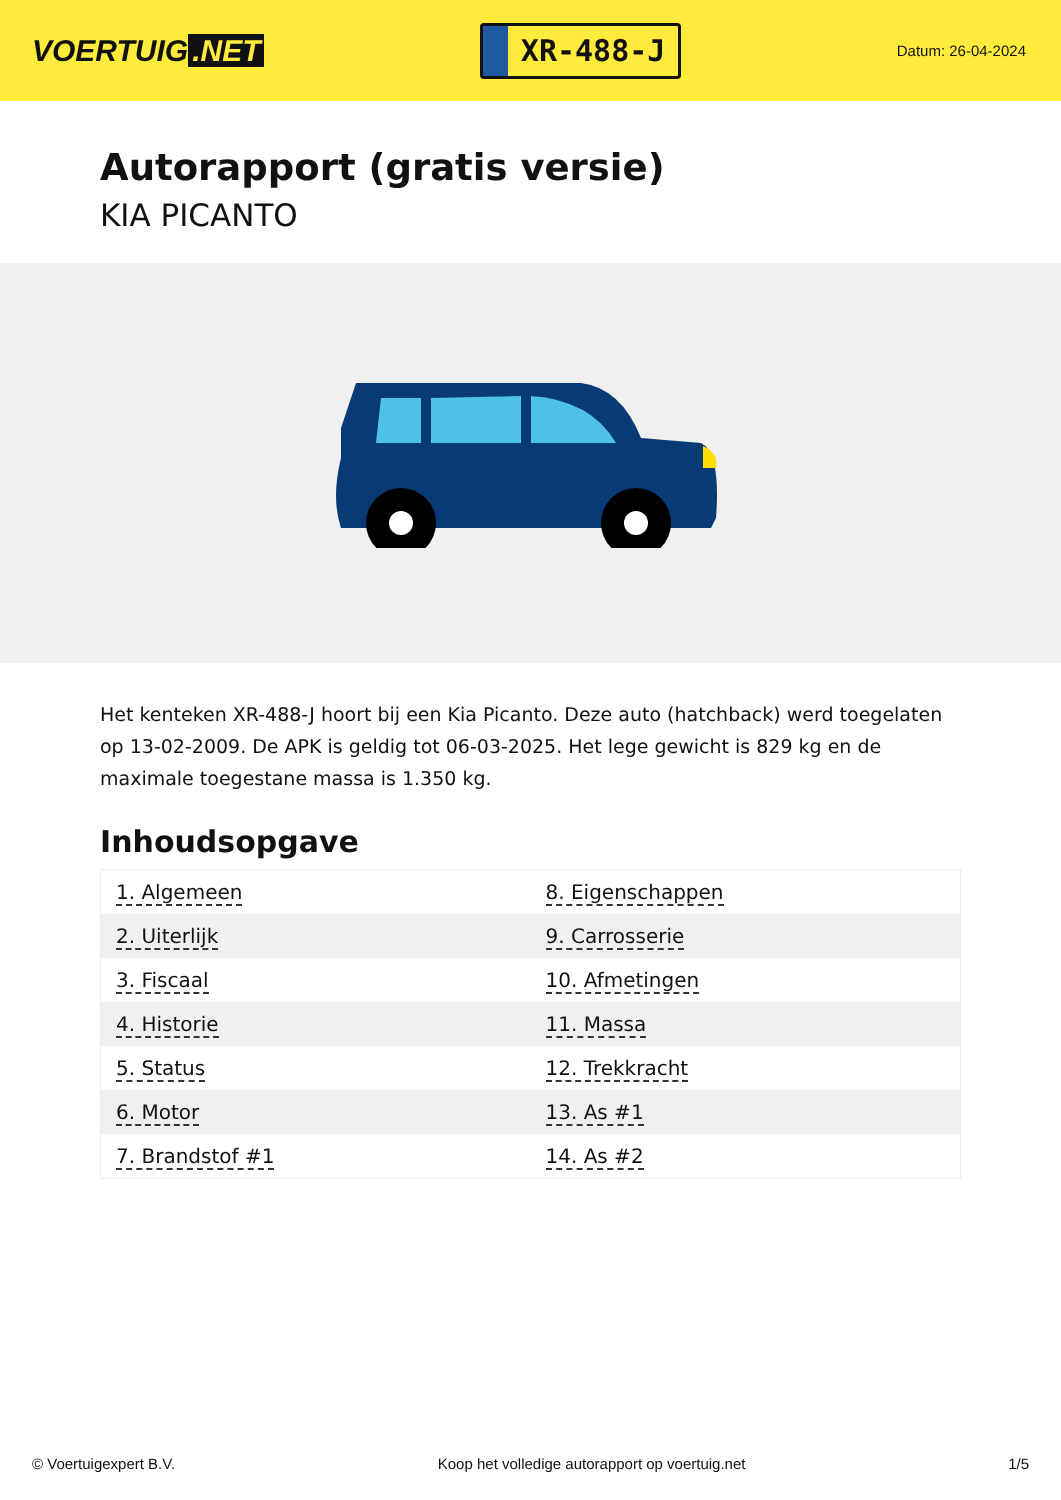VOERTUIG.NET
XR-488-J
Datum: 26-04-2024
Autorapport (gratis versie)
KIA PICANTO
Het kenteken XR-488-J hoort bij een Kia Picanto. Deze auto (hatchback) werd toegelaten op 13-02-2009. De APK is geldig tot 06-03-2025. Het lege gewicht is 829 kg en de maximale toegestane massa is 1.350 kg.
Inhoudsopgave
| 1. Algemeen | 8. Eigenschappen |
| 2. Uiterlijk | 9. Carrosserie |
| 3. Fiscaal | 10. Afmetingen |
| 4. Historie | 11. Massa |
| 5. Status | 12. Trekkracht |
| 6. Motor | 13. As #1 |
| 7. Brandstof #1 | 14. As #2 |
© Voertuigexpert B.V. Koop het volledige autorapport op voertuig.net 1/5